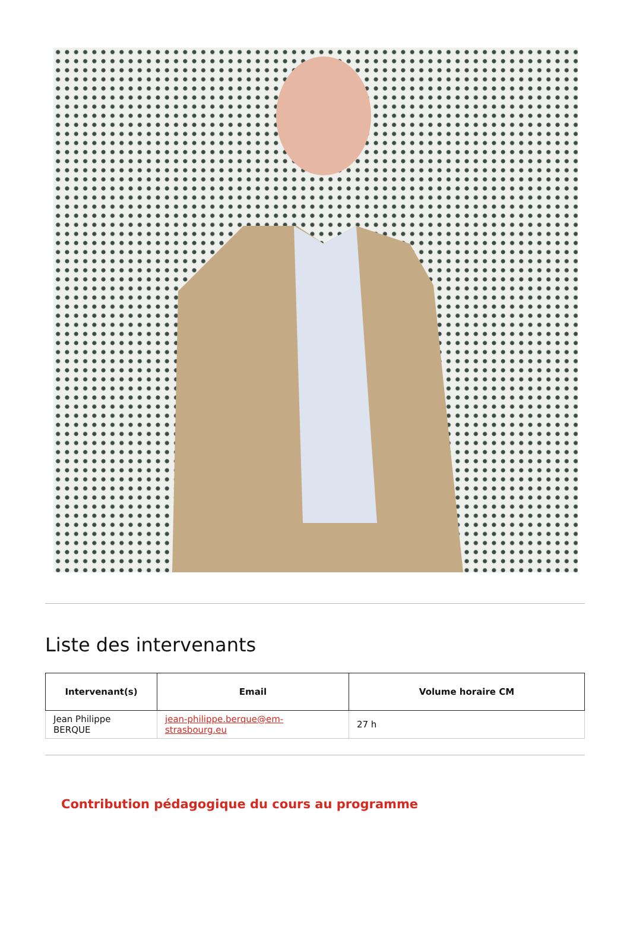Liste des intervenants
| Intervenant(s) | Email | Volume horaire CM |
| --- | --- | --- |
| Jean Philippe BERQUE | jean-philippe.berque@em-strasbourg.eu | 27 h |
Contribution pédagogique du cours au programme